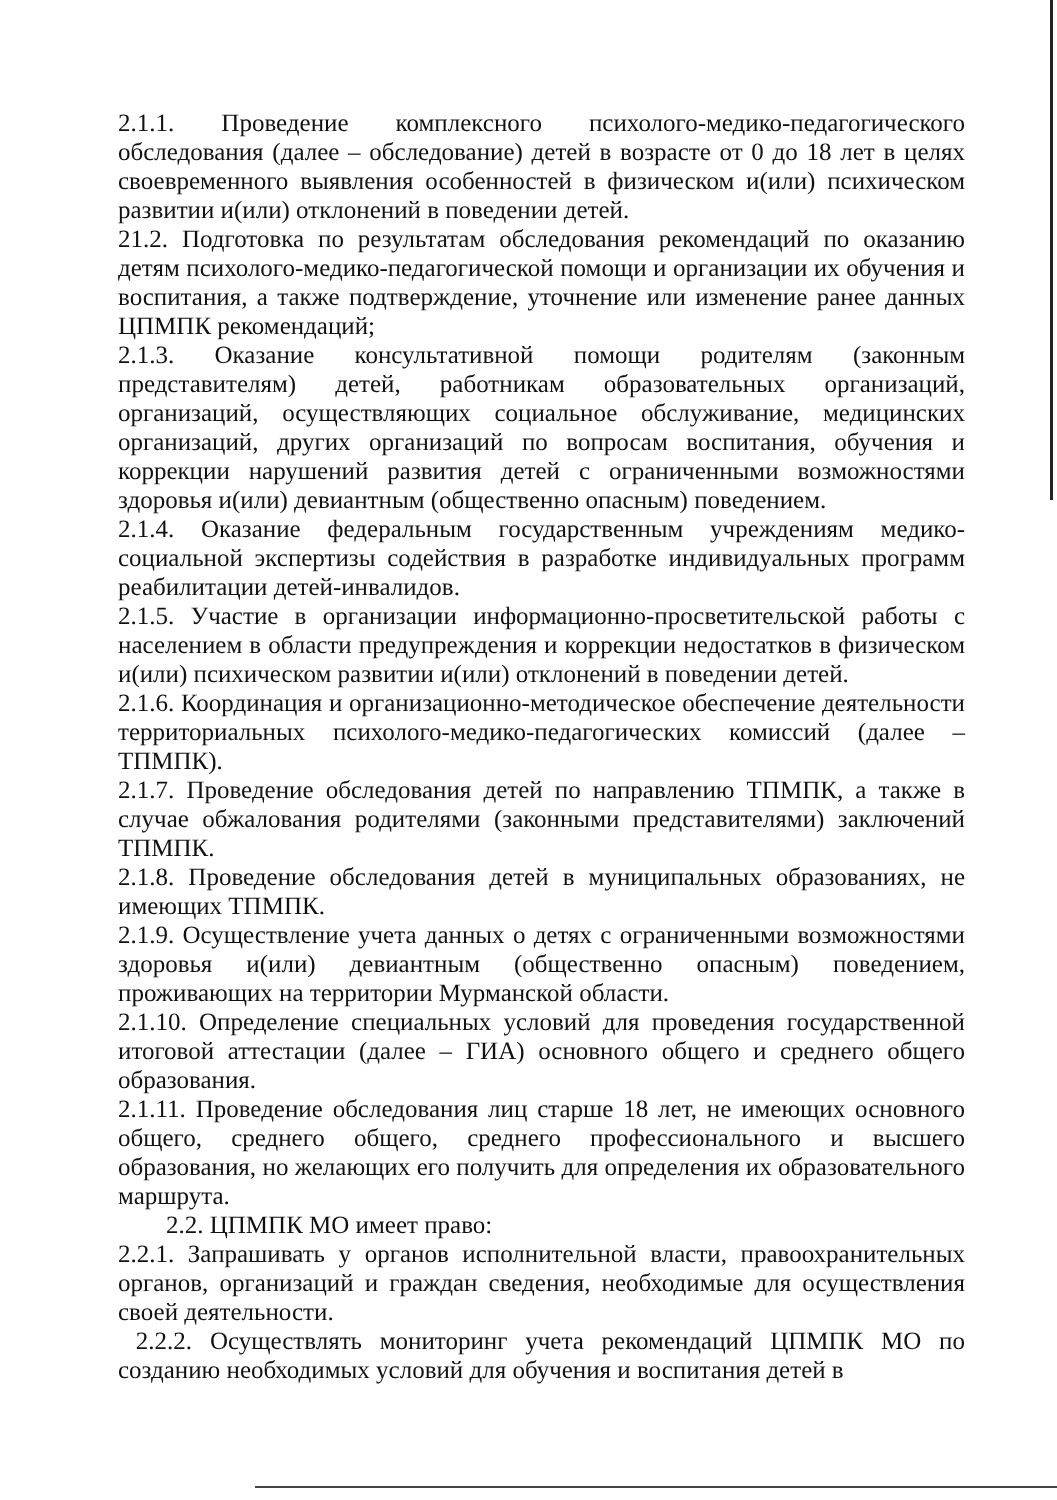2.1.1. Проведение комплексного психолого-медико-педагогического обследования (далее – обследование) детей в возрасте от 0 до 18 лет в целях своевременного выявления особенностей в физическом и(или) психическом развитии и(или) отклонений в поведении детей.
21.2. Подготовка по результатам обследования рекомендаций по оказанию детям психолого-медико-педагогической помощи и организации их обучения и воспитания, а также подтверждение, уточнение или изменение ранее данных ЦПМПК рекомендаций;
2.1.3. Оказание консультативной помощи родителям (законным представителям) детей, работникам образовательных организаций, организаций, осуществляющих социальное обслуживание, медицинских организаций, других организаций по вопросам воспитания, обучения и коррекции нарушений развития детей с ограниченными возможностями здоровья и(или) девиантным (общественно опасным) поведением.
2.1.4. Оказание федеральным государственным учреждениям медико-социальной экспертизы содействия в разработке индивидуальных программ реабилитации детей-инвалидов.
2.1.5. Участие в организации информационно-просветительской работы с населением в области предупреждения и коррекции недостатков в физическом и(или) психическом развитии и(или) отклонений в поведении детей.
2.1.6. Координация и организационно-методическое обеспечение деятельности территориальных психолого-медико-педагогических комиссий (далее – ТПМПК).
2.1.7. Проведение обследования детей по направлению ТПМПК, а также в случае обжалования родителями (законными представителями) заключений ТПМПК.
2.1.8. Проведение обследования детей в муниципальных образованиях, не имеющих ТПМПК.
2.1.9. Осуществление учета данных о детях с ограниченными возможностями здоровья и(или) девиантным (общественно опасным) поведением, проживающих на территории Мурманской области.
2.1.10. Определение специальных условий для проведения государственной итоговой аттестации (далее – ГИА) основного общего и среднего общего образования.
2.1.11. Проведение обследования лиц старше 18 лет, не имеющих основного общего, среднего общего, среднего профессионального и высшего образования, но желающих его получить для определения их образовательного маршрута.
2.2. ЦПМПК МО имеет право:
2.2.1. Запрашивать у органов исполнительной власти, правоохранительных органов, организаций и граждан сведения, необходимые для осуществления своей деятельности.
2.2.2. Осуществлять мониторинг учета рекомендаций ЦПМПК МО по созданию необходимых условий для обучения и воспитания детей в